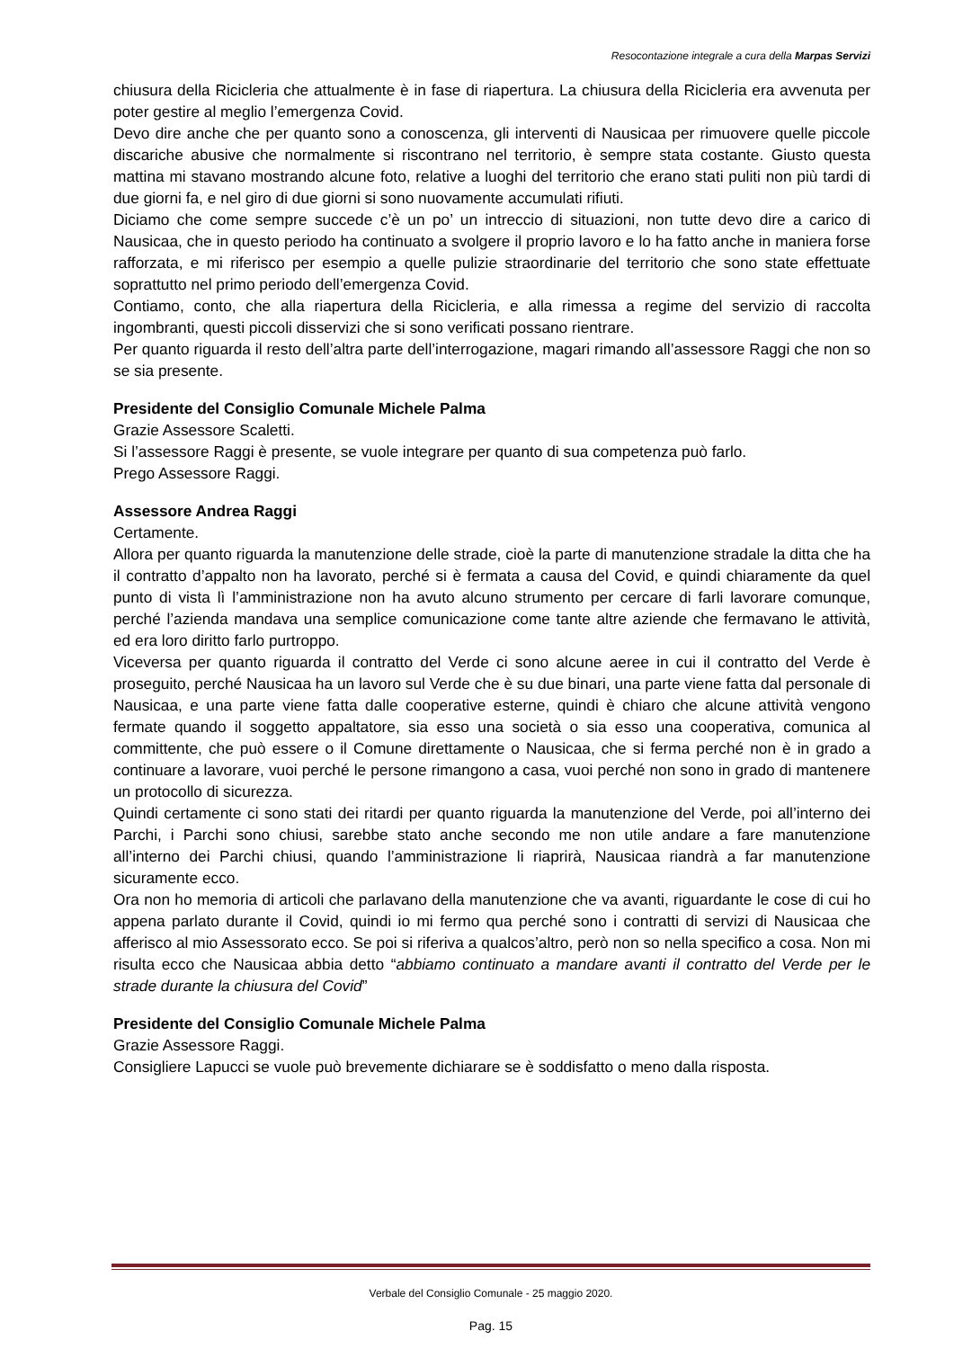Resocontazione integrale a cura della Marpas Servizi
chiusura della Ricicleria che attualmente è in fase di riapertura. La chiusura della Ricicleria era avvenuta per poter gestire al meglio l’emergenza Covid.
Devo dire anche che per quanto sono a conoscenza, gli interventi di Nausicaa per rimuovere quelle piccole discariche abusive che normalmente si riscontrano nel territorio, è sempre stata costante. Giusto questa mattina mi stavano mostrando alcune foto, relative a luoghi del territorio che erano stati puliti non più tardi di due giorni fa, e nel giro di due giorni si sono nuovamente accumulati rifiuti.
Diciamo che come sempre succede c’è un po’ un intreccio di situazioni, non tutte devo dire a carico di Nausicaa, che in questo periodo ha continuato a svolgere il proprio lavoro e lo ha fatto anche in maniera forse rafforzata, e mi riferisco per esempio a quelle pulizie straordinarie del territorio che sono state effettuate soprattutto nel primo periodo dell’emergenza Covid.
Contiamo, conto, che alla riapertura della Ricicleria, e alla rimessa a regime del servizio di raccolta ingombranti, questi piccoli disservizi che si sono verificati possano rientrare.
Per quanto riguarda il resto dell’altra parte dell’interrogazione, magari rimando all’assessore Raggi che non so se sia presente.
Presidente del Consiglio Comunale Michele Palma
Grazie Assessore Scaletti.
Si l’assessore Raggi è presente, se vuole integrare per quanto di sua competenza può farlo.
Prego Assessore Raggi.
Assessore Andrea Raggi
Certamente.
Allora per quanto riguarda la manutenzione delle strade, cioè la parte di manutenzione stradale la ditta che ha il contratto d’appalto non ha lavorato, perché si è fermata a causa del Covid, e quindi chiaramente da quel punto di vista lì l’amministrazione non ha avuto alcuno strumento per cercare di farli lavorare comunque, perché l’azienda mandava una semplice comunicazione come tante altre aziende che fermavano le attività, ed era loro diritto farlo purtroppo.
Viceversa per quanto riguarda il contratto del Verde ci sono alcune aeree in cui il contratto del Verde è proseguito, perché Nausicaa ha un lavoro sul Verde che è su due binari, una parte viene fatta dal personale di Nausicaa, e una parte viene fatta dalle cooperative esterne, quindi è chiaro che alcune attività vengono fermate quando il soggetto appaltatore, sia esso una società o sia esso una cooperativa, comunica al committente, che può essere o il Comune direttamente o Nausicaa, che si ferma perché non è in grado a continuare a lavorare, vuoi perché le persone rimangono a casa, vuoi perché non sono in grado di mantenere un protocollo di sicurezza.
Quindi certamente ci sono stati dei ritardi per quanto riguarda la manutenzione del Verde, poi all’interno dei Parchi, i Parchi sono chiusi, sarebbe stato anche secondo me non utile andare a fare manutenzione all’interno dei Parchi chiusi, quando l’amministrazione li riaprirà, Nausicaa riandrà a far manutenzione sicuramente ecco.
Ora non ho memoria di articoli che parlavano della manutenzione che va avanti, riguardante le cose di cui ho appena parlato durante il Covid, quindi io mi fermo qua perché sono i contratti di servizi di Nausicaa che afferisco al mio Assessorato ecco. Se poi si riferiva a qualcos’altro, però non so nella specifico a cosa. Non mi risulta ecco che Nausicaa abbia detto “abbiamo continuato a mandare avanti il contratto del Verde per le strade durante la chiusura del Covid”
Presidente del Consiglio Comunale Michele Palma
Grazie Assessore Raggi.
Consigliere Lapucci se vuole può brevemente dichiarare se è soddisfatto o meno dalla risposta.
Verbale del Consiglio Comunale - 25 maggio 2020.
Pag. 15